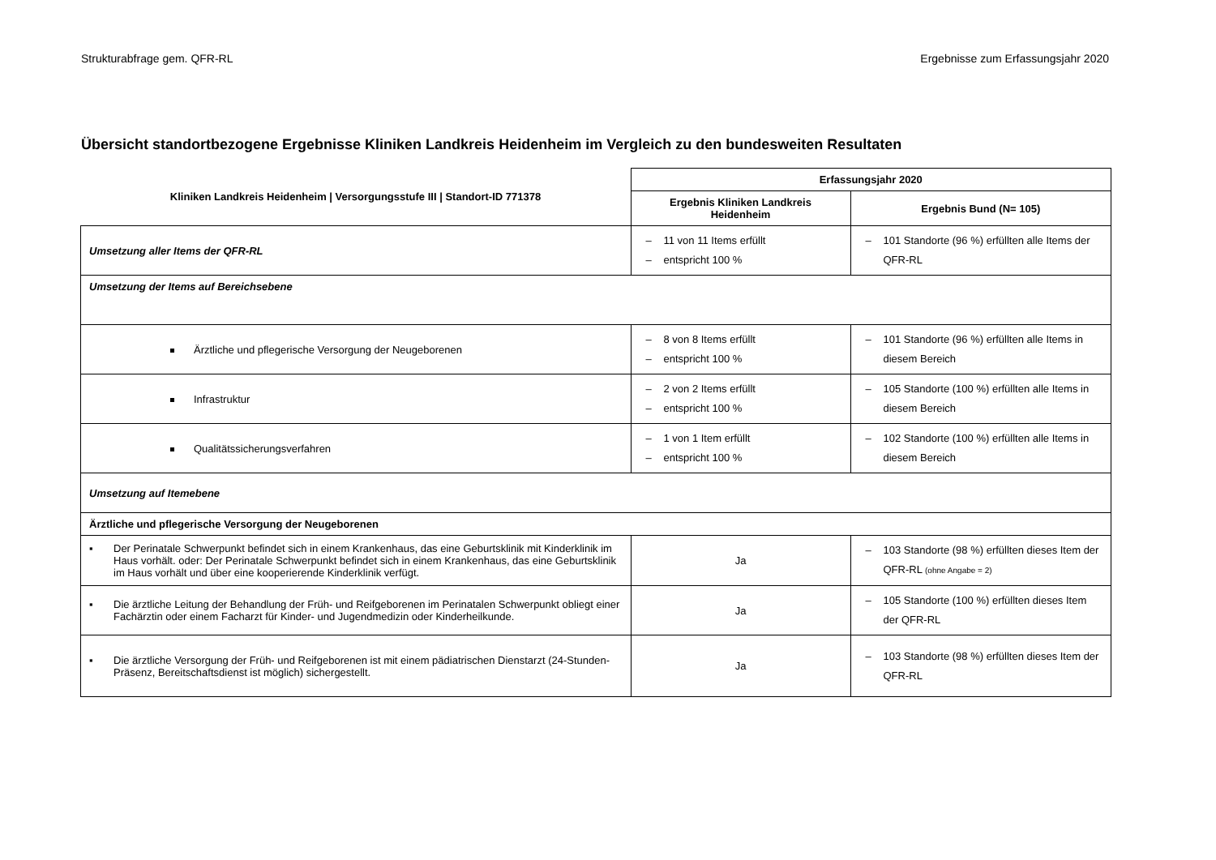Strukturabfrage gem. QFR-RL Ergebnisse zum Erfassungsjahr 2020
Übersicht standortbezogene Ergebnisse Kliniken Landkreis Heidenheim im Vergleich zu den bundesweiten Resultaten
| Kliniken Landkreis Heidenheim / Versorgungsstufe III / Standort-ID 771378 | Erfassungsjahr 2020 | |
| --- | --- | --- |
| | Ergebnis Kliniken Landkreis Heidenheim | Ergebnis Bund (N= 105) |
| Umsetzung aller Items der QFR-RL | – 11 von 11 Items erfüllt – entspricht 100 % | – 101 Standorte (96 %) erfüllten alle Items der QFR-RL |
| Umsetzung der Items auf Bereichsebene | | |
| Ärztliche und pflegerische Versorgung der Neugeborenen | – 8 von 8 Items erfüllt – entspricht 100 % | – 101 Standorte (96 %) erfüllten alle Items in diesem Bereich |
| Infrastruktur | – 2 von 2 Items erfüllt – entspricht 100 % | – 105 Standorte (100 %) erfüllten alle Items in diesem Bereich |
| Qualitätssicherungsverfahren | – 1 von 1 Item erfüllt – entspricht 100 % | – 102 Standorte (100 %) erfüllten alle Items in diesem Bereich |
| Umsetzung auf Itemebene | | |
| Ärztliche und pflegerische Versorgung der Neugeborenen | | |
| ▪ Der Perinatale Schwerpunkt befindet sich in einem Krankenhaus, das eine Geburtsklinik mit Kinderklinik im Haus vorhält. oder: Der Perinatale Schwerpunkt befindet sich in einem Krankenhaus, das eine Geburtsklinik im Haus vorhält und über eine kooperierende Kinderklinik verfügt. | Ja | – 103 Standorte (98 %) erfüllten dieses Item der QFR-RL (ohne Angabe = 2) |
| ▪ Die ärztliche Leitung der Behandlung der Früh- und Reifgeborenen im Perinatalen Schwerpunkt obliegt einer Fachärztin oder einem Facharzt für Kinder- und Jugendmedizin oder Kinderheilkunde. | Ja | – 105 Standorte (100 %) erfüllten dieses Item der QFR-RL |
| ▪ Die ärztliche Versorgung der Früh- und Reifgeborenen ist mit einem pädiatrischen Dienstarzt (24-Stunden-Präsenz, Bereitschaftsdienst ist möglich) sichergestellt. | Ja | – 103 Standorte (98 %) erfüllten dieses Item der QFR-RL |